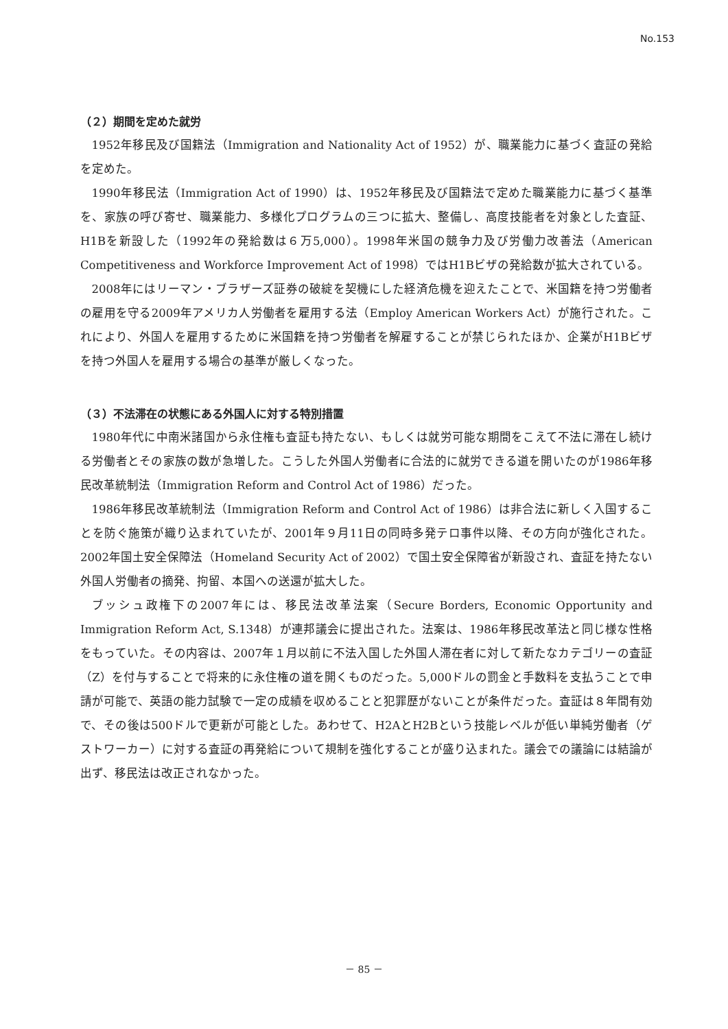No.153
（２）期間を定めた就労
1952年移民及び国籍法（Immigration and Nationality Act of 1952）が、職業能力に基づく査証の発給を定めた。
1990年移民法（Immigration Act of 1990）は、1952年移民及び国籍法で定めた職業能力に基づく基準を、家族の呼び寄せ、職業能力、多様化プログラムの三つに拡大、整備し、高度技能者を対象とした査証、H1Bを新設した（1992年の発給数は６万5,000）。1998年米国の競争力及び労働力改善法（American Competitiveness and Workforce Improvement Act of 1998）ではH1Bビザの発給数が拡大されている。
2008年にはリーマン・ブラザーズ証券の破綻を契機にした経済危機を迎えたことで、米国籍を持つ労働者の雇用を守る2009年アメリカ人労働者を雇用する法（Employ American Workers Act）が施行された。これにより、外国人を雇用するために米国籍を持つ労働者を解雇することが禁じられたほか、企業がH1Bビザを持つ外国人を雇用する場合の基準が厳しくなった。
（３）不法滞在の状態にある外国人に対する特別措置
1980年代に中南米諸国から永住権も査証も持たない、もしくは就労可能な期間をこえて不法に滞在し続ける労働者とその家族の数が急増した。こうした外国人労働者に合法的に就労できる道を開いたのが1986年移民改革統制法（Immigration Reform and Control Act of 1986）だった。
1986年移民改革統制法（Immigration Reform and Control Act of 1986）は非合法に新しく入国することを防ぐ施策が織り込まれていたが、2001年９月11日の同時多発テロ事件以降、その方向が強化された。2002年国土安全保障法（Homeland Security Act of 2002）で国土安全保障省が新設され、査証を持たない外国人労働者の摘発、拘留、本国への送還が拡大した。
ブッシュ政権下の2007年には、移民法改革法案（Secure Borders, Economic Opportunity and Immigration Reform Act, S.1348）が連邦議会に提出された。法案は、1986年移民改革法と同じ様な性格をもっていた。その内容は、2007年１月以前に不法入国した外国人滞在者に対して新たなカテゴリーの査証（Z）を付与することで将来的に永住権の道を開くものだった。5,000ドルの罰金と手数料を支払うことで申請が可能で、英語の能力試験で一定の成績を収めることと犯罪歴がないことが条件だった。査証は８年間有効で、その後は500ドルで更新が可能とした。あわせて、H2AとH2Bという技能レベルが低い単純労働者（ゲストワーカー）に対する査証の再発給について規制を強化することが盛り込まれた。議会での議論には結論が出ず、移民法は改正されなかった。
－ 85 －